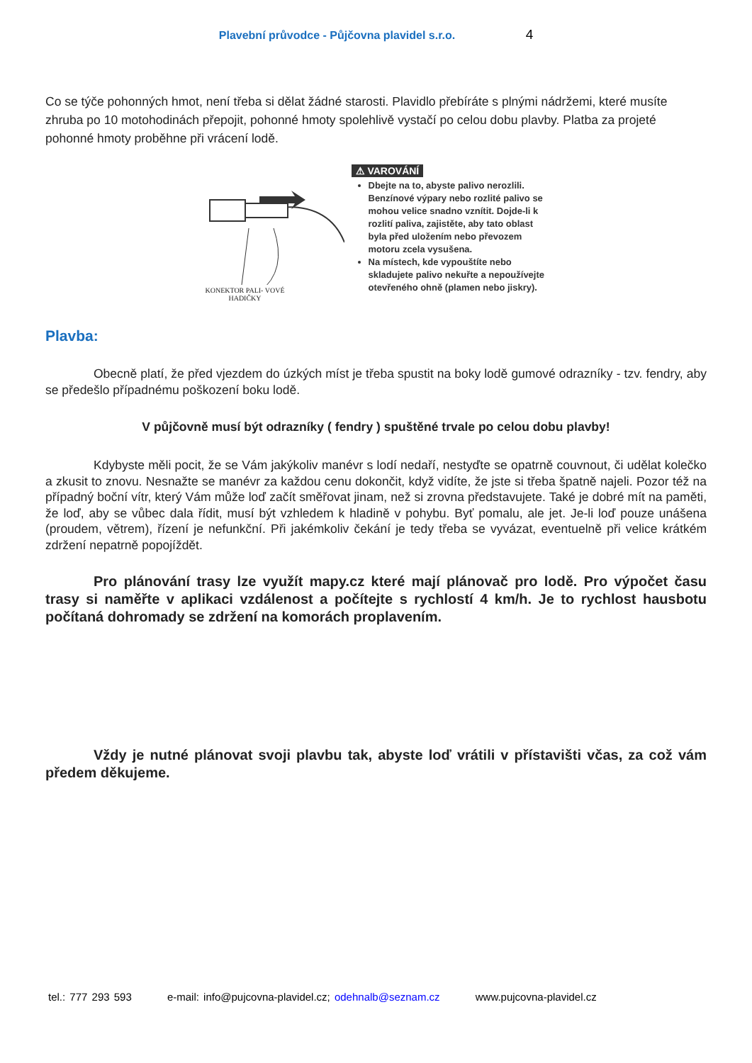Plavební průvodce - Půjčovna plavidel s.r.o. 4
Co se týče pohonných hmot, není třeba si dělat žádné starosti. Plavidlo přebíráte s plnými nádržemi, které musíte zhruba po 10 motohodinách přepojit, pohonné hmoty spolehlivě vystačí po celou dobu plavby. Platba za projeté pohonné hmoty proběhne při vrácení lodě.
KONEKTOR PALI- VOVÉ HADIČKY
⚠ VAROVÁNÍ
Dbejte na to, abyste palivo nerozlili. Benzínové výpary nebo rozlité palivo se mohou velice snadno vznítit. Dojde-li k rozlití paliva, zajistěte, aby tato oblast byla před uložením nebo převozem motoru zcela vysušena.
Na místech, kde vypouštíte nebo skladujete palivo nekuřte a nepoužívejte otevřeného ohně (plamen nebo jiskry).
Plavba:
Obecně platí, že před vjezdem do úzkých míst je třeba spustit na boky lodě gumové odrazníky - tzv. fendry, aby se předešlo případnému poškození boku lodě.
V půjčovně musí být odrazníky ( fendry ) spuštěné trvale po celou dobu plavby!
Kdybyste měli pocit, že se Vám jakýkoliv manévr s lodí nedaří, nestyďte se opatrně couvnout, či udělat kolečko a zkusit to znovu. Nesnažte se manévr za každou cenu dokončit, když vidíte, že jste si třeba špatně najeli. Pozor též na případný boční vítr, který Vám může loď začít směřovat jinam, než si zrovna představujete. Také je dobré mít na paměti, že loď, aby se vůbec dala řídit, musí být vzhledem k hladině v pohybu. Byť pomalu, ale jet. Je-li loď pouze unášena (proudem, větrem), řízení je nefunkční. Při jakémkoliv čekání je tedy třeba se vyvázat, eventuelně při velice krátkém zdržení nepatrně popojíždět.
Pro plánování trasy lze využít mapy.cz které mají plánovač pro lodě. Pro výpočet času trasy si naměřte v aplikaci vzdálenost a počítejte s rychlostí 4 km/h. Je to rychlost hausbotu počítaná dohromady se zdržení na komorách proplavením.
Vždy je nutné plánovat svoji plavbu tak, abyste loď vrátili v přístavišti včas, za což vám předem děkujeme.
tel.: 777 293 593 e-mail: info@pujcovna-plavidel.cz; odehnalb@seznam.cz www.pujcovna-plavidel.cz